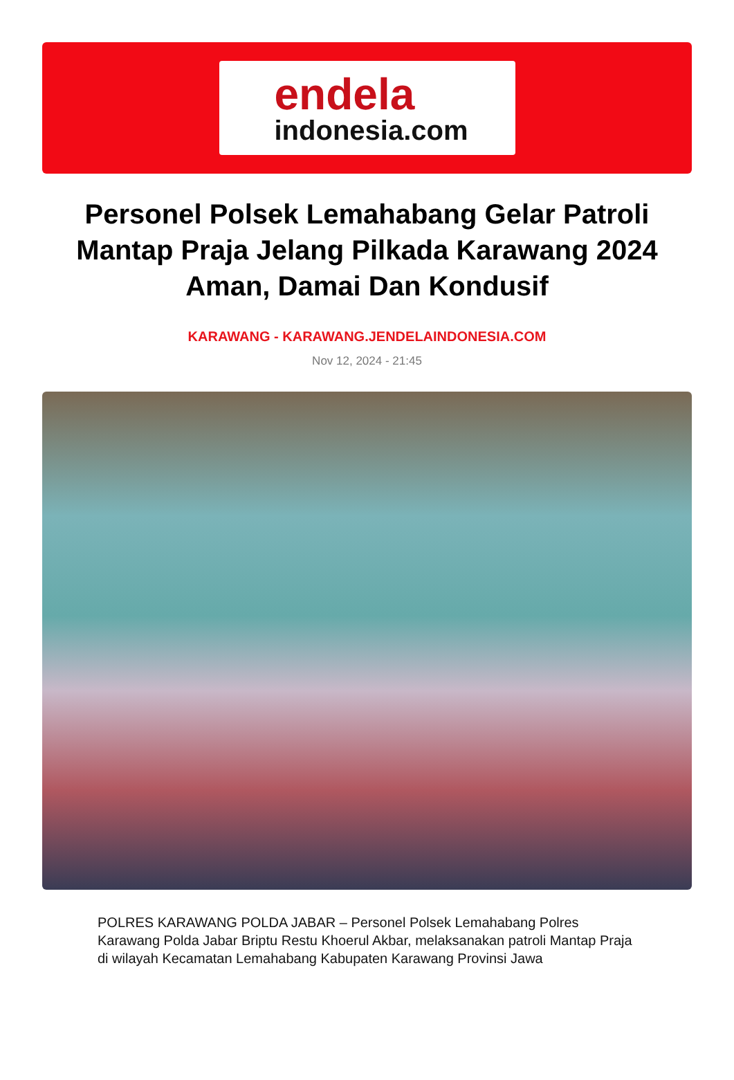endela
indonesia.com
Personel Polsek Lemahabang Gelar Patroli Mantap Praja Jelang Pilkada Karawang 2024 Aman, Damai Dan Kondusif
KARAWANG - KARAWANG.JENDELAINDONESIA.COM
Nov 12, 2024 - 21:45
POLRES KARAWANG POLDA JABAR – Personel Polsek Lemahabang Polres Karawang Polda Jabar Briptu Restu Khoerul Akbar, melaksanakan patroli Mantap Praja di wilayah Kecamatan Lemahabang Kabupaten Karawang Provinsi Jawa